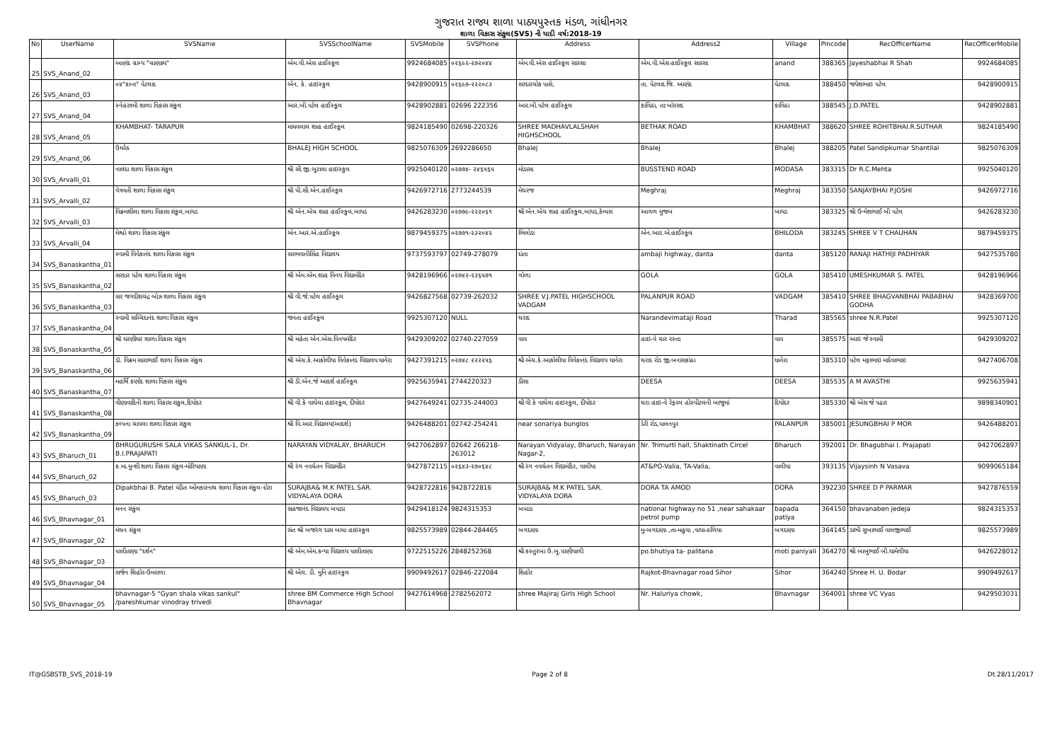ગુજરાત રાજ્ય શાળા પાઠ્યપુસ્તક મંડળ, ગાંધીનગર
શાળા વિકાસ સંકુલ(SVS) ની યાદી વર્ષ:2018-19
| No | UserName | SVSName | SVSSchoolName | SVSMobile | SVSPhone | Address | Address2 | Village | Pincode | RecOfficerName | RecOfficerMobile |
| --- | --- | --- | --- | --- | --- | --- | --- | --- | --- | --- | --- |
| 25 | SVS_Anand_02 | આણંદ ગ્રામ્ય "ચાણક્ય" | એમ.વી.એસ હાઈસ્કૂલ | 9924684085 | ૦૨૬૯૨-૨૭૨૦૪૪ | એમ.વી.એસ હાઈસ્કૂલ સારસા | એમ.વી.એસ હાઈસ્કૂલ સારસા | anand | 388365 | Jayeshabhai R Shah | 9924684085 |
| 26 | SVS_Anand_03 | ૦૪"કાન્ત" પેટલાદ | એન. કે. હાઇસ્કુલ | 9428900915 | ૦૨૬૯૭-૨૨૨૦૮૩ | સરદારચોક પાસે, | તા. પેટલાદ જિ. આણંદ | પેટલાદ | 388450 | જયેશભાઇ પટેલ | 9428900915 |
| 27 | SVS_Anand_04 | સ્નેહરશ્મી શાળા વિકાસ સંકુલ | આર.બી.પટેલ હાઈસ્કૂલ | 9428902881 | 02696 222356 | આર.બી.પટેલ હાઈસ્કૂલ | કાવિઠા, તા:બોરસદ | કાવિઠા | 388545 | J.D.PATEL | 9428902881 |
| 28 | SVS_Anand_05 | KHAMBHAT- TARAPUR | માધવલાલ શાહ હાઈસ્કૂલ | 9824185490 | 02698-220326 | SHREE MADHAVLALSHAH HIGHSCHOOL | BETHAK ROAD | KHAMBHAT | 388620 | SHREE ROHITBHAI.R.SUTHAR | 9824185490 |
| 29 | SVS_Anand_06 | ઉમરેઠ | BHALEJ HIGH SCHOOL | 9825076309 | 2692286650 | Bhalej | Bhalej | Bhalej | 388205 | Patel Sandipkumar Shantilal | 9825076309 |
| 30 | SVS_Arvalli_01 | નાલંદા શાળા વિકાસ સંકુલ | શ્રી સી.જી.બુટાલા હાઇસ્કુલ | 9925040120 | ૦૨૭૭૪- ૨૪૬૫૬૫ | મોડાસા | BUSSTEND ROAD | MODASA | 383315 | Dr R.C.Mehta | 9925040120 |
| 31 | SVS_Arvalli_02 | વેત્રવતી શાળા વિકાસ સંકુલ | શ્રી પી.સી.એન.હાઈસ્કૂલ | 9426972716 | 2773244539 | મેઘરજ | Meghraj | Meghraj | 383350 | SANJAYBHAI P.JOSHI | 9426972716 |
| 32 | SVS_Arvalli_03 | વિક્રમશીલા શાળા વિકાસ સંકુલ,બાયડ | શ્રી એન.એચ શાહ હાઈસ્કુલ,બાયડ | 9426283230 | ૦૨૭૭૯-૨૨૨૦૬૧ | શ્રી એન.એચ શાહ હાઈસ્કુલ,બાયડ,કેમ્પસ | આગળ મુજબ | બાયડ | 383325 | શ્રી ઉન્મેશભાઈ બી પટેલ | 9426283230 |
| 33 | SVS_Arvalli_04 | મેશ્વો શાળા વિકાસ સંકુલ | એન.આર.એ.હાઈસ્કૂલ | 9879459375 | ૦૨૭૭૧-૨૩૨૦૪૨ | ભિલોડા | એન.આર.એ.હાઈસ્કૂલ | BHILODA | 383245 | SHREE V T CHAUHAN | 9879459375 |
| 34 | SVS_Banaskantha_01 | સ્વામી વિવેકાનંદ શાળા વિકાસ સંકુલ | સરભવાનીસિંહ વિદ્યાલય | 9737593797 | 02749-278079 | દાંતા | ambaji highway, danta | danta | 385120 | RANAJI HATHIJI PADHIYAR | 9427535780 |
| 35 | SVS_Banaskantha_02 | સરદાર પટેલ શાળા વિકાસ સંકુલ | શ્રી એમ.એમ.શાહ વિનય વિદ્યામંદિર | 9428196966 | ૦૨૭૪૨-૨૩૬૫૭૧ | ગોળા | GOLA | GOLA | 385410 | UMESHKUMAR S. PATEL | 9428196966 |
| 36 | SVS_Banaskantha_03 | સર જગદીશચંદ્ર બોઝ શાળા વિકાસ સંકુલ | શ્રી વી.જે.પટેલ હાઈસ્કૂલ | 9426827568 | 02739-262032 | SHREE V.J.PATEL HIGHSCHOOL VADGAM | PALANPUR ROAD | VADGAM | 385410 | SHREE BHAGVANBHAI PABABHAI GODHA | 9428369700 |
| 37 | SVS_Banaskantha_04 | સ્વામી સચ્ચિદાનંદ શાળા વિકાસ સંકુલ | જનતા હાઈસ્કૂલ | 9925307120 | NULL | થરાદ | Narandevimataji Road | Tharad | 385565 | shree N.R.Patel | 9925307120 |
| 38 | SVS_Banaskantha_05 | શ્રી ધરણીધર શાળા વિકાસ સંકુલ | શ્રી મહેતા એન.એસ.વિનયમંદિર | 9429309202 | 02740-227059 | વાવ | હાઇ-વે ચાર રસ્તા | વાવ | 385575 | આઇ જે સ્વામી | 9429309202 |
| 39 | SVS_Banaskantha_06 | ડૉ. વિક્રમ સારાભાઈ શાળા વિકાસ સંકુલ | શ્રી એચ.કે.આકોલીયા વિવેકાનંદ વિદ્યાલય ધાનેરા | 9427391215 | ૦૨૭૪૮ ૨૨૨૨૫૬ | શ્રી એચ.કે.આકોલીયા વિવેકાનંદ વિદ્યાલય ધાનેરા | થરાદ રોડ જી.બનાસકાંઠા | ધાનેરા | 385310 | પટેલ મફાભાઇ માદેવાભાઇ | 9427406708 |
| 40 | SVS_Banaskantha_07 | મહર્ષિ કર્ણાદ શાળા વિકાસ સંકુલ | શ્રી ડી.એન.જે આદર્શ હાઈસ્કૂલ | 9925635941 | 2744220323 | ડીસા | DEESA | DEESA | 385535 | A M AVASTHI | 9925635941 |
| 41 | SVS_Banaskantha_08 | વીણાવાદિની શાળા વિકાસ સંકુલ,દિયોદર | શ્રી વી કે વાઘેલા હાઇસ્કુલ, દીયોદર | 9427649241 | 02735-244003 | શ્રી વી કે વાઘેલા હાઇસ્કુલ, દીયોદર | થરા હાઇ-વે રેફરલ હોસ્પીટલની બાજુમાં | દિયોદર | 385330 | શ્રી એસ જે પઢાર | 9898340901 |
| 42 | SVS_Banaskantha_09 | કલ્પના ચાવલા શાળા વિકાસ સંકુલ | શ્રી વિ.આર.વિદ્યાલય(આદર્શ) | 9426488201 | 02742-254241 | near sonariya bunglos | ડેરી રોડ,પાલનપુર | PALANPUR | 385001 | JESUNGBHAI P MOR | 9426488201 |
| 43 | SVS_Bharuch_01 | BHRUGURUSHI SALA VIKAS SANKUL-1, Dr. B.I.PRAJAPATI | NARAYAN VIDYALAY, BHARUCH | 9427062897 | 02642 266218-263012 | Narayan Vidyalay, Bharuch, Narayan Nagar-2, | Nr. Trimurti hall, Shaktinath Circel | Bharuch | 392001 | Dr. Bhagubhai I. Prajapati | 9427062897 |
| 44 | SVS_Bharuch_02 | ક.મા.મુન્શી શાળા વિકાસ સંકુલ-મોરિયાણા | શ્રી રંગ નવચેતન વિદ્યામંદિર | 9427872115 | ૦૨૬૪૩-૨૭૦૬૪૮ | શ્રી રંગ નવચેતન વિદ્યામંદિર, વાલીયા | AT&PO-Valia, TA-Valia, | વાલીયા | 393135 | Vijaysinh N Vasava | 9099065184 |
| 45 | SVS_Bharuch_03 | Dipakbhai B. Patel પંડિત ઓમકારનાથ શાળા વિકાસ સંકુલ-દોરા | SURAJBA& M.K PATEL SAR. VIDYALAYA DORA | 9428722816 | 9428722816 | SURAJBA& M.K PATEL SAR. VIDYALAYA DORA | DORA TA AMOD | DORA | 392230 | SHREE D P PARMAR | 9427876559 |
| 46 | SVS_Bhavnagar_01 | મનન સંકુલ | સહજાનંદ વિદ્યાલય બપાડા | 9429418124 | 9824315353 | બપાડા | national highway no 51 ,near sahakaar petrol pump | bapada patiya | 364150 | bhavanaben jedeja | 9824315353 |
| 47 | SVS_Bhavnagar_02 | મંથન સંકુલ | સંત શ્રી બજરંગ દાસ બાપા હાઇસ્કુલ | 9825573989 | 02844-284465 | બગદાણા | મુ-બગદાણા ,તા-મહુવા ,વાયા-ઠળિયા | બગદાણા | 364145 | ડાભી સુખાભાઈ વાલજીભાઈ | 9825573989 |
| 48 | SVS_Bhavnagar_03 | પાલીતાણા "દર્શન" | શ્રી એમ.એમ.કન્યા વિદ્યાલય પાલીતાણા | 9722515226 | 2848252368 | શ્રી કસ્તુરબા ઉ.બુ.પાણીયાળી | po.bhutiya ta- palitana | moti paniyali | 364270 | શ્રી બાબુભાઈ બી.ધામેલીયા | 9426228012 |
| 49 | SVS_Bhavnagar_04 | સર્જન શિહોર-ઉમરાળા | શ્રી એલ. ડી. મુનિ હાઇસ્કુલ | 9909492617 | 02846-222084 | શિહોર | Rajkot-Bhavnagar road Sihor | Sihor | 364240 | Shree H. U. Bodar | 9909492617 |
| 50 | SVS_Bhavnagar_05 | bhavnagar-5 "Gyan shala vikas sankul" /pareshkumar vinodray trivedi | shree BM Commerce High School Bhavnagar | 9427614968 | 2782562072 | shree Majiraj Girls High School | Nr. Haluriya chowk, | Bhavnagar | 364001 | shree VC Vyas | 9429503031 |
IT@GSBSTB_SVS_2018-19 Page 2 of 8 Dt.28/11/2017